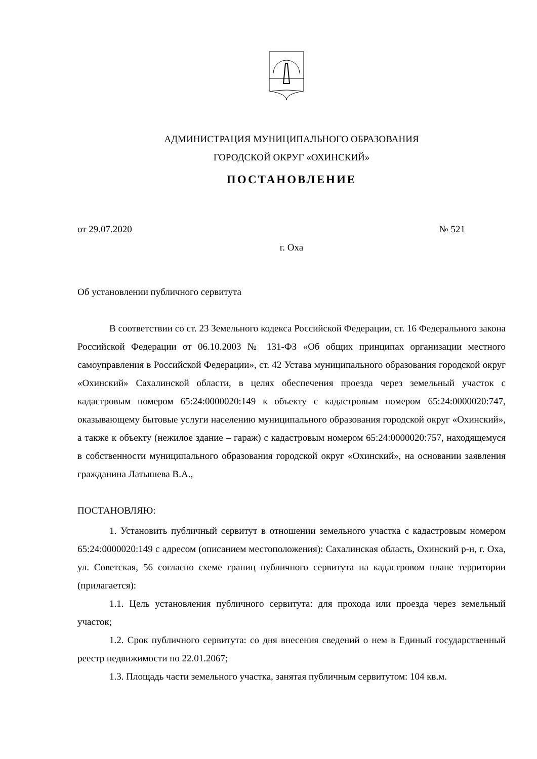АДМИНИСТРАЦИЯ МУНИЦИПАЛЬНОГО ОБРАЗОВАНИЯ
ГОРОДСКОЙ ОКРУГ «ОХИНСКИЙ»
ПОСТАНОВЛЕНИЕ
от 29.07.2020 № 521
г. Оха
Об установлении публичного сервитута
В соответствии со ст. 23 Земельного кодекса Российской Федерации, ст. 16 Федерального закона Российской Федерации от 06.10.2003 № 131-ФЗ «Об общих принципах организации местного самоуправления в Российской Федерации», ст. 42 Устава муниципального образования городской округ «Охинский» Сахалинской области, в целях обеспечения проезда через земельный участок с кадастровым номером 65:24:0000020:149 к объекту с кадастровым номером 65:24:0000020:747, оказывающему бытовые услуги населению муниципального образования городской округ «Охинский», а также к объекту (нежилое здание – гараж) с кадастровым номером 65:24:0000020:757, находящемуся в собственности муниципального образования городской округ «Охинский», на основании заявления гражданина Латышева В.А.,
ПОСТАНОВЛЯЮ:
1. Установить публичный сервитут в отношении земельного участка с кадастровым номером 65:24:0000020:149 с адресом (описанием местоположения): Сахалинская область, Охинский р-н, г. Оха, ул. Советская, 56 согласно схеме границ публичного сервитута на кадастровом плане территории (прилагается):
1.1. Цель установления публичного сервитута: для прохода или проезда через земельный участок;
1.2. Срок публичного сервитута: со дня внесения сведений о нем в Единый государственный реестр недвижимости по 22.01.2067;
1.3. Площадь части земельного участка, занятая публичным сервитутом: 104 кв.м.